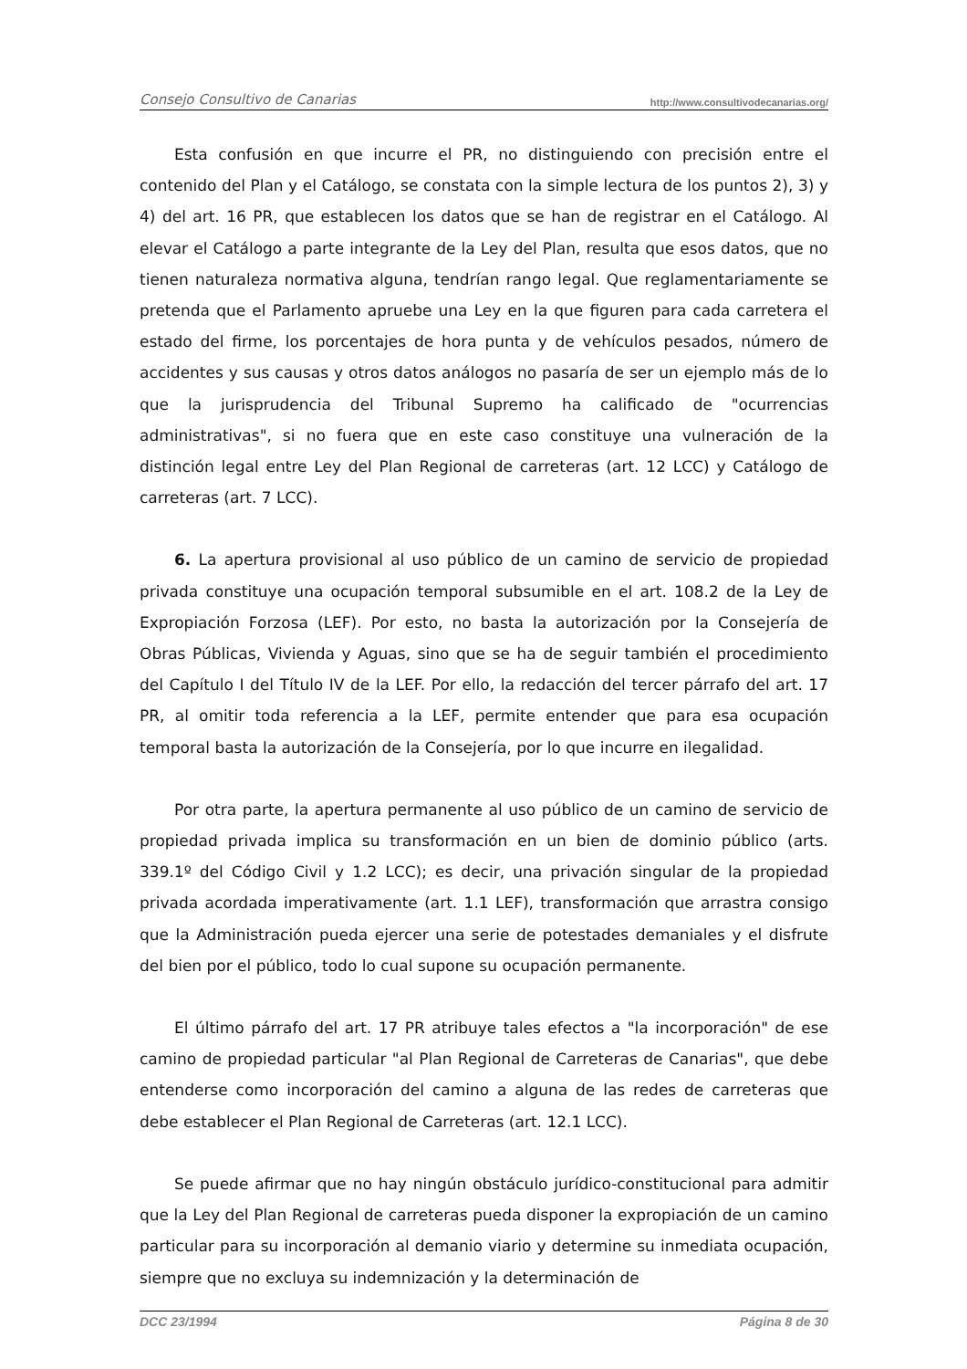Consejo Consultivo de Canarias http://www.consultivodecanarias.org/
Esta confusión en que incurre el PR, no distinguiendo con precisión entre el contenido del Plan y el Catálogo, se constata con la simple lectura de los puntos 2), 3) y 4) del art. 16 PR, que establecen los datos que se han de registrar en el Catálogo. Al elevar el Catálogo a parte integrante de la Ley del Plan, resulta que esos datos, que no tienen naturaleza normativa alguna, tendrían rango legal. Que reglamentariamente se pretenda que el Parlamento apruebe una Ley en la que figuren para cada carretera el estado del firme, los porcentajes de hora punta y de vehículos pesados, número de accidentes y sus causas y otros datos análogos no pasaría de ser un ejemplo más de lo que la jurisprudencia del Tribunal Supremo ha calificado de "ocurrencias administrativas", si no fuera que en este caso constituye una vulneración de la distinción legal entre Ley del Plan Regional de carreteras (art. 12 LCC) y Catálogo de carreteras (art. 7 LCC).
6. La apertura provisional al uso público de un camino de servicio de propiedad privada constituye una ocupación temporal subsumible en el art. 108.2 de la Ley de Expropiación Forzosa (LEF). Por esto, no basta la autorización por la Consejería de Obras Públicas, Vivienda y Aguas, sino que se ha de seguir también el procedimiento del Capítulo I del Título IV de la LEF. Por ello, la redacción del tercer párrafo del art. 17 PR, al omitir toda referencia a la LEF, permite entender que para esa ocupación temporal basta la autorización de la Consejería, por lo que incurre en ilegalidad.
Por otra parte, la apertura permanente al uso público de un camino de servicio de propiedad privada implica su transformación en un bien de dominio público (arts. 339.1º del Código Civil y 1.2 LCC); es decir, una privación singular de la propiedad privada acordada imperativamente (art. 1.1 LEF), transformación que arrastra consigo que la Administración pueda ejercer una serie de potestades demaniales y el disfrute del bien por el público, todo lo cual supone su ocupación permanente.
El último párrafo del art. 17 PR atribuye tales efectos a "la incorporación" de ese camino de propiedad particular "al Plan Regional de Carreteras de Canarias", que debe entenderse como incorporación del camino a alguna de las redes de carreteras que debe establecer el Plan Regional de Carreteras (art. 12.1 LCC).
Se puede afirmar que no hay ningún obstáculo jurídico-constitucional para admitir que la Ley del Plan Regional de carreteras pueda disponer la expropiación de un camino particular para su incorporación al demanio viario y determine su inmediata ocupación, siempre que no excluya su indemnización y la determinación de
DCC 23/1994 Página 8 de 30